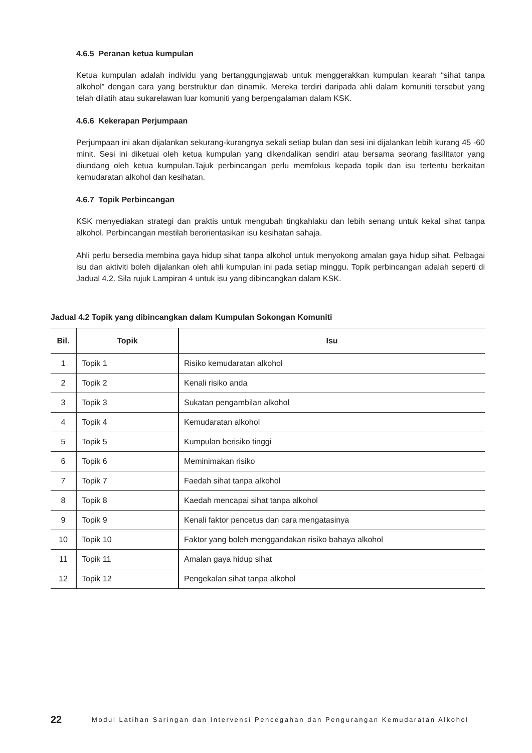4.6.5 Peranan ketua kumpulan
Ketua kumpulan adalah individu yang bertanggungjawab untuk menggerakkan kumpulan kearah “sihat tanpa alkohol” dengan cara yang berstruktur dan dinamik. Mereka terdiri daripada ahli dalam komuniti tersebut yang telah dilatih atau sukarelawan luar komuniti yang berpengalaman dalam KSK.
4.6.6 Kekerapan Perjumpaan
Perjumpaan ini akan dijalankan sekurang-kurangnya sekali setiap bulan dan sesi ini dijalankan lebih kurang 45 -60 minit. Sesi ini diketuai oleh ketua kumpulan yang dikendalikan sendiri atau bersama seorang fasilitator yang diundang oleh ketua kumpulan.Tajuk perbincangan perlu memfokus kepada topik dan isu tertentu berkaitan kemudaratan alkohol dan kesihatan.
4.6.7 Topik Perbincangan
KSK menyediakan strategi dan praktis untuk mengubah tingkahlaku dan lebih senang untuk kekal sihat tanpa alkohol. Perbincangan mestilah berorientasikan isu kesihatan sahaja.
Ahli perlu bersedia membina gaya hidup sihat tanpa alkohol untuk menyokong amalan gaya hidup sihat. Pelbagai isu dan aktiviti boleh dijalankan oleh ahli kumpulan ini pada setiap minggu. Topik perbincangan adalah seperti di Jadual 4.2. Sila rujuk Lampiran 4 untuk isu yang dibincangkan dalam KSK.
Jadual 4.2 Topik yang dibincangkan dalam Kumpulan Sokongan Komuniti
| Bil. | Topik | Isu |
| --- | --- | --- |
| 1 | Topik 1 | Risiko kemudaratan alkohol |
| 2 | Topik 2 | Kenali risiko anda |
| 3 | Topik 3 | Sukatan pengambilan alkohol |
| 4 | Topik 4 | Kemudaratan alkohol |
| 5 | Topik 5 | Kumpulan berisiko tinggi |
| 6 | Topik 6 | Meminimakan risiko |
| 7 | Topik 7 | Faedah sihat tanpa alkohol |
| 8 | Topik 8 | Kaedah mencapai sihat tanpa alkohol |
| 9 | Topik 9 | Kenali faktor pencetus dan cara mengatasinya |
| 10 | Topik 10 | Faktor yang boleh menggandakan risiko bahaya alkohol |
| 11 | Topik 11 | Amalan gaya hidup sihat |
| 12 | Topik 12 | Pengekalan sihat tanpa alkohol |
22 Modul Latihan Saringan dan Intervensi Pencegahan dan Pengurangan Kemudaratan Alkohol